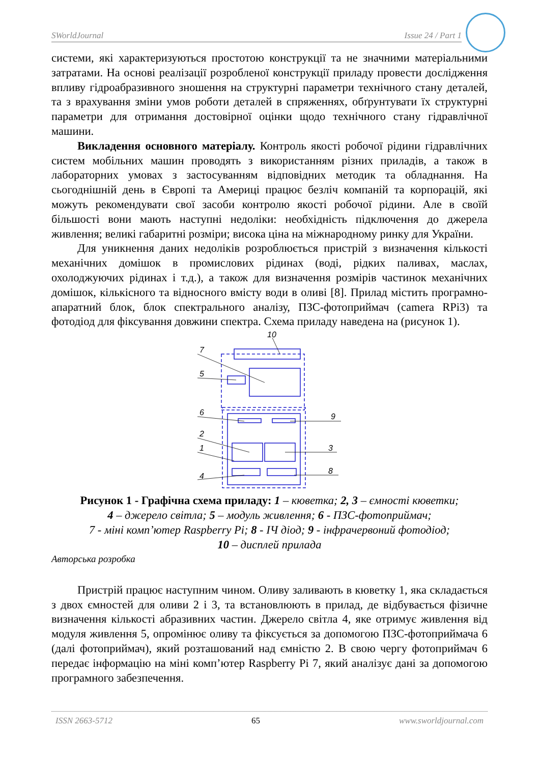SWorldJournal Issue 24 / Part 1
системи, які характеризуються простотою конструкції та не значними матеріальними затратами. На основі реалізації розробленої конструкції приладу провести дослідження впливу гідроабразивного зношення на структурні параметри технічного стану деталей, та з врахування зміни умов роботи деталей в спряженнях, обґрунтувати їх структурні параметри для отримання достовірної оцінки щодо технічного стану гідравлічної машини.
Викладення основного матеріалу. Контроль якості робочої рідини гідравлічних систем мобільних машин проводять з використанням різних приладів, а також в лабораторних умовах з застосуванням відповідних методик та обладнання. На сьогоднішній день в Європі та Америці працює безліч компаній та корпорацій, які можуть рекомендувати свої засоби контролю якості робочої рідини. Але в своїй більшості вони мають наступні недоліки: необхідність підключення до джерела живлення; великі габаритні розміри; висока ціна на міжнародному ринку для України.
Для уникнення даних недоліків розроблюється пристрій з визначення кількості механічних домішок в промислових рідинах (воді, рідких паливах, маслах, охолоджуючих рідинах і т.д.), а також для визначення розмірів частинок механічних домішок, кількісного та відносного вмісту води в оливі [8]. Прилад містить програмно-апаратний блок, блок спектрального аналізу, ПЗС-фотоприймач (camera RPi3) та фотодіод для фіксування довжини спектра. Схема приладу наведена на (рисунок 1).
7
5
6
9
2
1
3
4
8
10
Рисунок 1 - Графічна схема приладу: 1 – кюветка; 2, 3 – ємності кюветки;
4 – джерело світла; 5 – модуль живлення; 6 - ПЗС-фотоприймач;
7 - міні комп’ютер Raspberry Pi; 8 - ІЧ діод; 9 - інфрачервоний фотодіод;
10 – дисплей прилада
Авторська розробка
Пристрій працює наступним чином. Оливу заливають в кюветку 1, яка складається з двох ємностей для оливи 2 і 3, та встановлюють в прилад, де відбувається фізичне визначення кількості абразивних частин. Джерело світла 4, яке отримує живлення від модуля живлення 5, опромінює оливу та фіксується за допомогою ПЗС-фотоприймача 6 (далі фотоприймач), який розташований над ємністю 2. В свою чергу фотоприймач 6 передає інформацію на міні комп’ютер Raspberry Pi 7, який аналізує дані за допомогою програмного забезпечення.
ISSN 2663-5712 65 www.sworldjournal.com